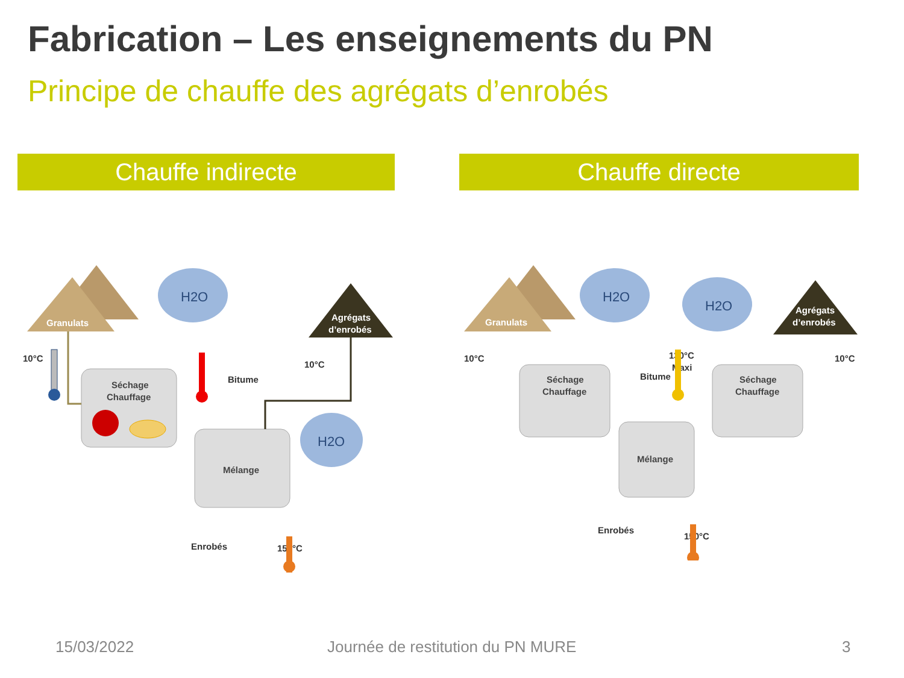Fabrication – Les enseignements du PN
Principe de chauffe des agrégats d’enrobés
Chauffe indirecte Chauffe directe
Granulats
Agrégats
d’enrobés
H2O
H2O
Séchage
Chauffage
Mélange
Bitume
10°C
10°C
Enrobés
150°C
Granulats
Agrégats
d’enrobés
H2O
H2O
Séchage
Chauffage
Séchage
Chauffage
Mélange
Bitume
130°C
Maxi
10°C
10°C
Enrobés
150°C
15/03/2022
Journée de restitution du PN MURE
3